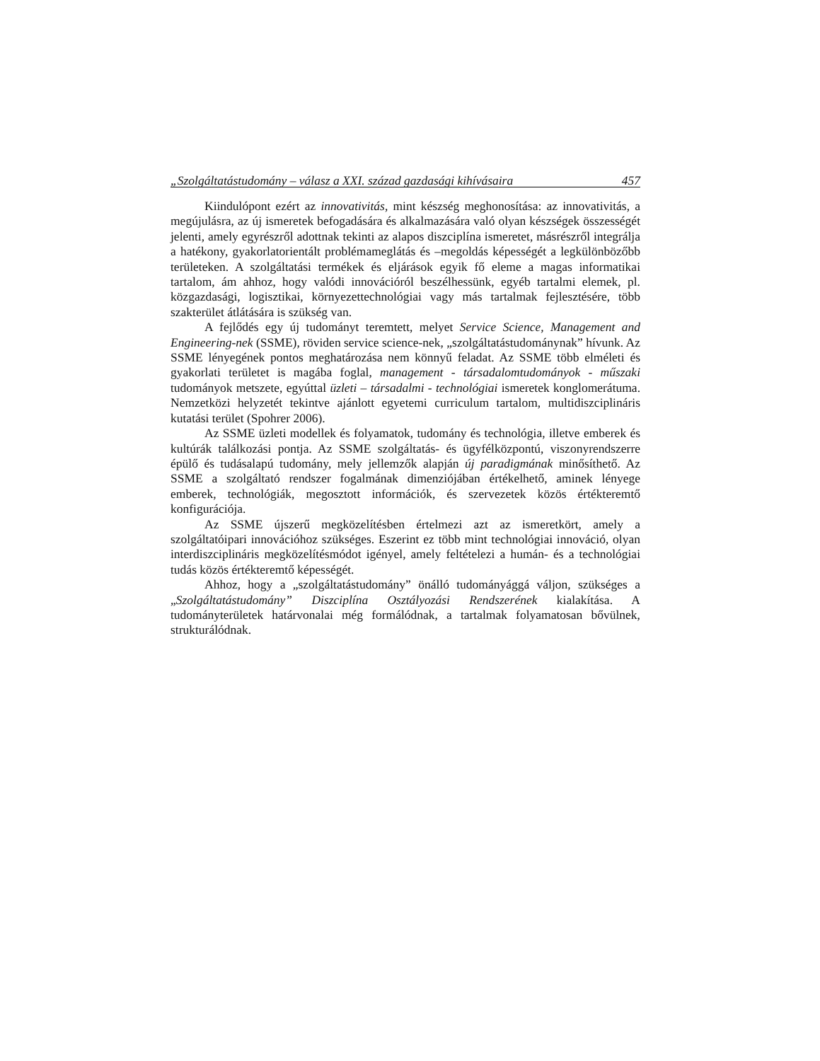„Szolgáltatástudomány – válasz a XXI. század gazdasági kihívásaira 457
Kiindulópont ezért az innovativitás, mint készség meghonosítása: az innovativitás, a megújulásra, az új ismeretek befogadására és alkalmazására való olyan készségek összességét jelenti, amely egyrészről adottnak tekinti az alapos diszciplína ismeretet, másrészről integrálja a hatékony, gyakorlatorientált problémameglátás és –megoldás képességét a legkülönbözőbb területeken. A szolgáltatási termékek és eljárások egyik fő eleme a magas informatikai tartalom, ám ahhoz, hogy valódi innovációról beszélhessünk, egyéb tartalmi elemek, pl. közgazdasági, logisztikai, környezettechnológiai vagy más tartalmak fejlesztésére, több szakterület átlátására is szükség van.
A fejlődés egy új tudományt teremtett, melyet Service Science, Management and Engineering-nek (SSME), röviden service science-nek, „szolgáltatástudománynak” hívunk. Az SSME lényegének pontos meghatározása nem könnyű feladat. Az SSME több elméleti és gyakorlati területet is magába foglal, management - társadalomtudományok - műszaki tudományok metszete, egyúttal üzleti – társadalmi - technológiai ismeretek konglomerátuma. Nemzetközi helyzetét tekintve ajánlott egyetemi curriculum tartalom, multidiszciplináris kutatási terület (Spohrer 2006).
Az SSME üzleti modellek és folyamatok, tudomány és technológia, illetve emberek és kultúrák találkozási pontja. Az SSME szolgáltatás- és ügyfélközpontú, viszonyrendszerre épülő és tudásalapú tudomány, mely jellemzők alapján új paradigmának minősíthető. Az SSME a szolgáltató rendszer fogalmának dimenziójában értékelhető, aminek lényege emberek, technológiák, megosztott információk, és szervezetek közös értékteremtő konfigurációja.
Az SSME újszerű megközelítésben értelmezi azt az ismeretkört, amely a szolgáltatóipari innovációhoz szükséges. Eszerint ez több mint technológiai innováció, olyan interdiszciplináris megközelítésmódot igényel, amely feltételezi a humán- és a technológiai tudás közös értékteremtő képességét.
Ahhoz, hogy a „szolgáltatástudomány” önálló tudományággá váljon, szükséges a „Szolgáltatástudomány” Diszciplína Osztályozási Rendszerének kialakítása. A tudományterületek határvonalai még formálódnak, a tartalmak folyamatosan bővülnek, strukturálódnak.